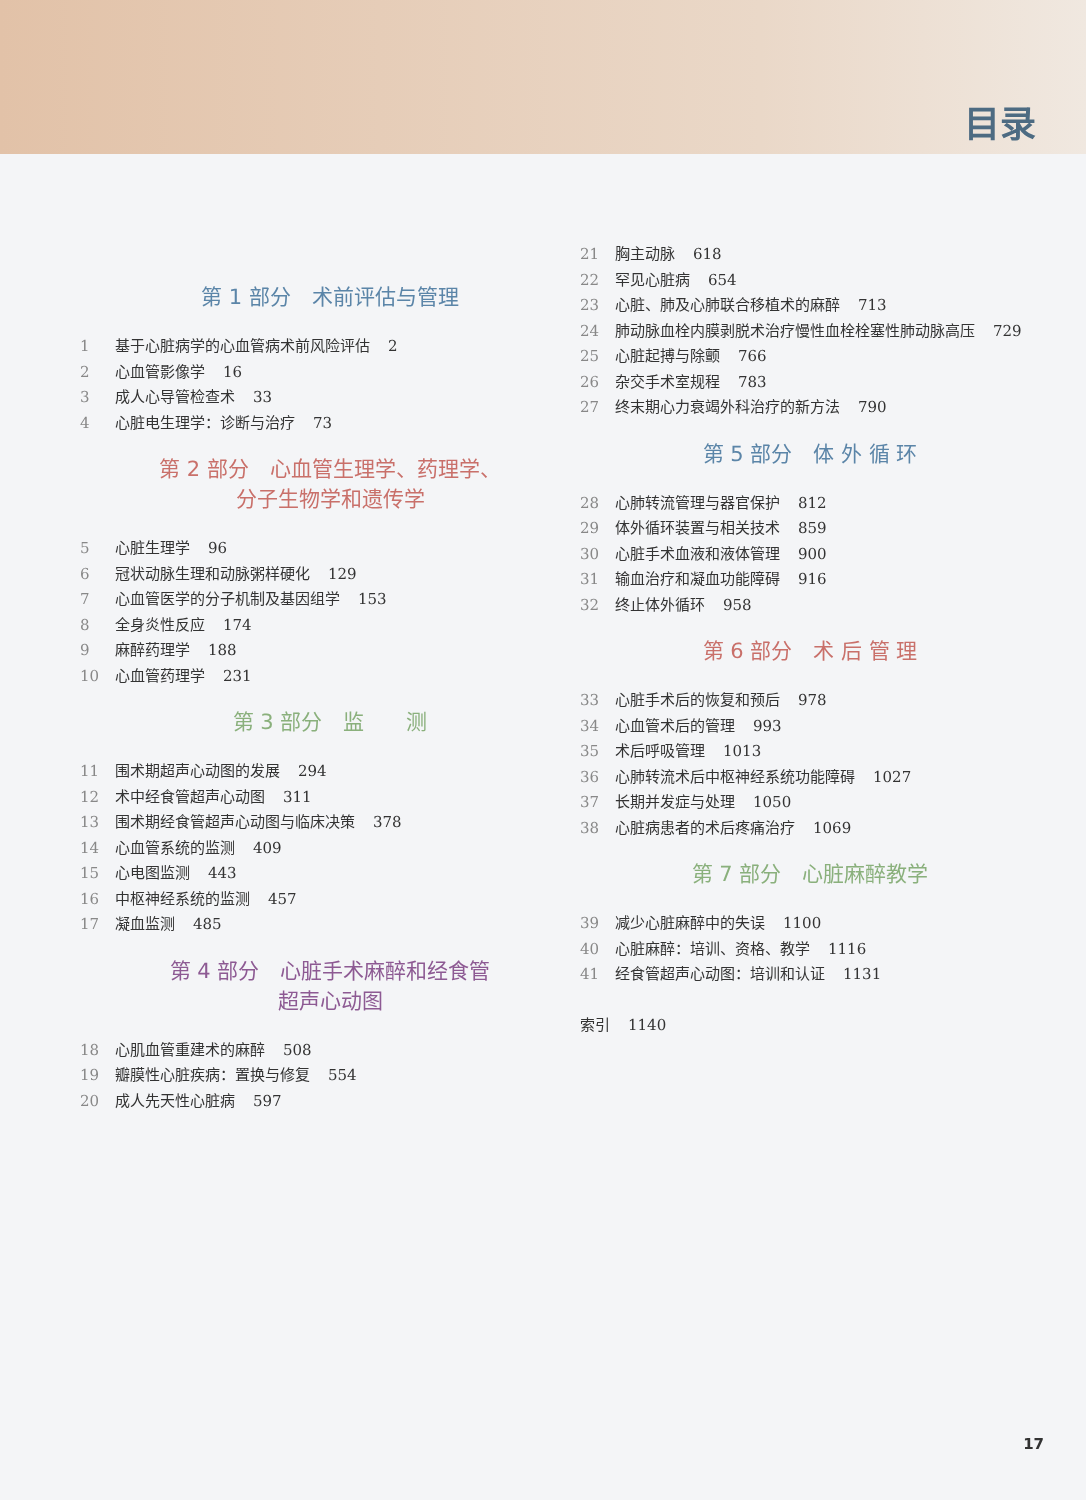目录
第 1 部分　术前评估与管理
1 基于心脏病学的心血管病术前风险评估 2
2 心血管影像学 16
3 成人心导管检查术 33
4 心脏电生理学：诊断与治疗 73
第 2 部分　心血管生理学、药理学、
分子生物学和遗传学
5 心脏生理学 96
6 冠状动脉生理和动脉粥样硬化 129
7 心血管医学的分子机制及基因组学 153
8 全身炎性反应 174
9 麻醉药理学 188
10 心血管药理学 231
第 3 部分　监　　测
11 围术期超声心动图的发展 294
12 术中经食管超声心动图 311
13 围术期经食管超声心动图与临床决策 378
14 心血管系统的监测 409
15 心电图监测 443
16 中枢神经系统的监测 457
17 凝血监测 485
第 4 部分　心脏手术麻醉和经食管
超声心动图
18 心肌血管重建术的麻醉 508
19 瓣膜性心脏疾病：置换与修复 554
20 成人先天性心脏病 597
21 胸主动脉 618
22 罕见心脏病 654
23 心脏、肺及心肺联合移植术的麻醉 713
24 肺动脉血栓内膜剥脱术治疗慢性血栓栓塞性肺动脉高压 729
25 心脏起搏与除颤 766
26 杂交手术室规程 783
27 终末期心力衰竭外科治疗的新方法 790
第 5 部分　体 外 循 环
28 心肺转流管理与器官保护 812
29 体外循环装置与相关技术 859
30 心脏手术血液和液体管理 900
31 输血治疗和凝血功能障碍 916
32 终止体外循环 958
第 6 部分　术 后 管 理
33 心脏手术后的恢复和预后 978
34 心血管术后的管理 993
35 术后呼吸管理 1013
36 心肺转流术后中枢神经系统功能障碍 1027
37 长期并发症与处理 1050
38 心脏病患者的术后疼痛治疗 1069
第 7 部分　心脏麻醉教学
39 减少心脏麻醉中的失误 1100
40 心脏麻醉：培训、资格、教学 1116
41 经食管超声心动图：培训和认证 1131
索引 1140
17